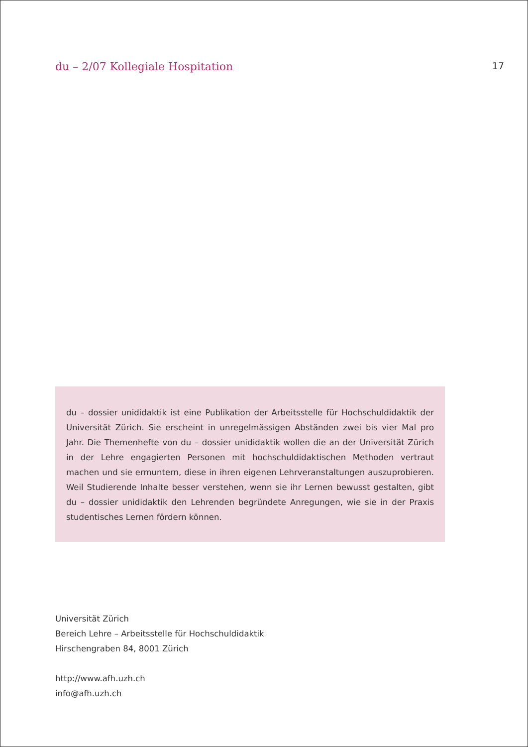du – 2/07 Kollegiale Hospitation
17
du – dossier unididaktik ist eine Publikation der Arbeitsstelle für Hochschuldidaktik der Universität Zürich. Sie erscheint in unregelmässigen Abständen zwei bis vier Mal pro Jahr. Die Themenhefte von du – dossier unididaktik wollen die an der Universität Zürich in der Lehre engagierten Personen mit hochschuldidaktischen Methoden vertraut machen und sie ermuntern, diese in ihren eigenen Lehrveranstaltungen auszuprobieren. Weil Studierende Inhalte besser verstehen, wenn sie ihr Lernen bewusst gestalten, gibt du – dossier unididaktik den Lehrenden begründete Anregungen, wie sie in der Praxis studentisches Lernen fördern können.
Universität Zürich
Bereich Lehre – Arbeitsstelle für Hochschuldidaktik
Hirschengraben 84, 8001 Zürich
http://www.afh.uzh.ch
info@afh.uzh.ch